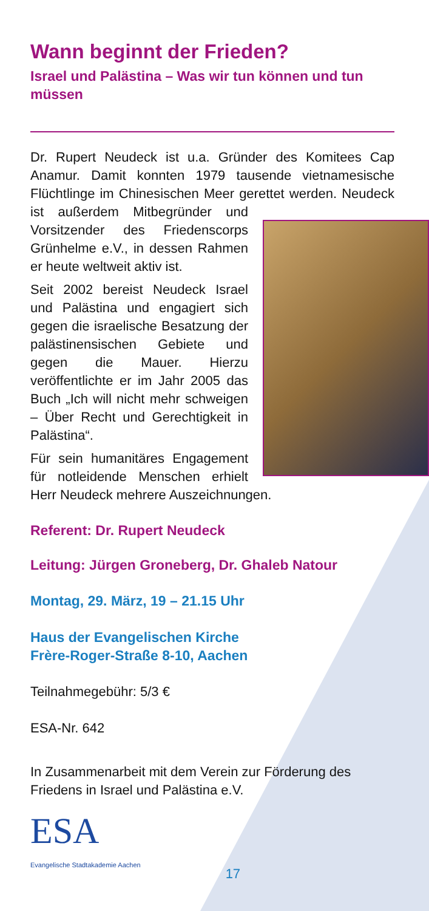Wann beginnt der Frieden?
Israel und Palästina – Was wir tun können und tun müssen
Dr. Rupert Neudeck ist u.a. Gründer des Komitees Cap Anamur. Damit konnten 1979 tausende vietnamesische Flüchtlinge im Chinesischen Meer gerettet werden. Neudeck ist außerdem Mitbegründer und Vorsitzender des Friedenscorps Grünhelme e.V., in dessen Rahmen er heute weltweit aktiv ist.
Seit 2002 bereist Neudeck Israel und Palästina und engagiert sich gegen die israelische Besatzung der palästinensischen Gebiete und gegen die Mauer. Hierzu veröffentlichte er im Jahr 2005 das Buch „Ich will nicht mehr schweigen – Über Recht und Gerechtigkeit in Palästina“.
Für sein humanitäres Engagement für notleidende Menschen erhielt Herr Neudeck mehrere Auszeichnungen.
Referent: Dr. Rupert Neudeck
Leitung: Jürgen Groneberg, Dr. Ghaleb Natour
Montag, 29. März, 19 – 21.15 Uhr
Haus der Evangelischen Kirche
Frère-Roger-Straße 8-10, Aachen
Teilnahmegebühr: 5/3 €
ESA-Nr. 642
In Zusammenarbeit mit dem Verein zur Förderung des Friedens in Israel und Palästina e.V.
ESA
Evangelische Stadtakademie Aachen
17